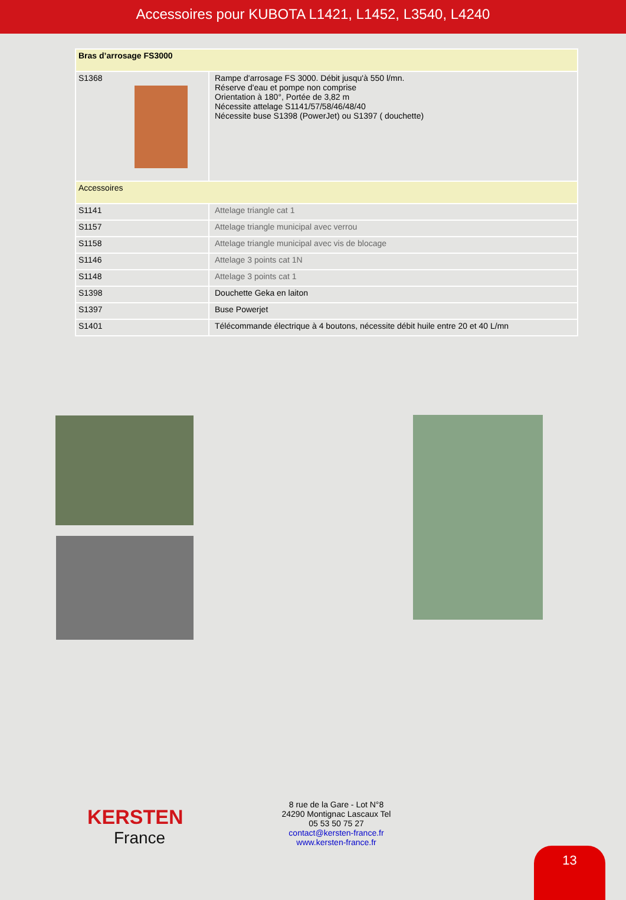Accessoires pour KUBOTA L1421, L1452, L3540, L4240
| Bras d’arrosage FS3000 | |
| S1368 | Rampe d'arrosage FS 3000. Débit jusqu'à 550 l/mn. Réserve d'eau et pompe non comprise Orientation à 180°, Portée de 3,82 m Nécessite attelage S1141/57/58/46/48/40 Nécessite buse S1398 (PowerJet) ou S1397 ( douchette) |
| Accessoires | |
| S1141 | Attelage triangle cat 1 |
| S1157 | Attelage triangle municipal avec verrou |
| S1158 | Attelage triangle municipal avec vis de blocage |
| S1146 | Attelage 3 points cat 1N |
| S1148 | Attelage 3 points cat 1 |
| S1398 | Douchette Geka en laiton |
| S1397 | Buse Powerjet |
| S1401 | Télécommande électrique à 4 boutons, nécessite débit huile entre 20 et 40 L/mn |
KERSTEN
France
8 rue de la Gare - Lot N°8
24290 Montignac Lascaux Tel
05 53 50 75 27
contact@kersten-france.fr
www.kersten-france.fr
13